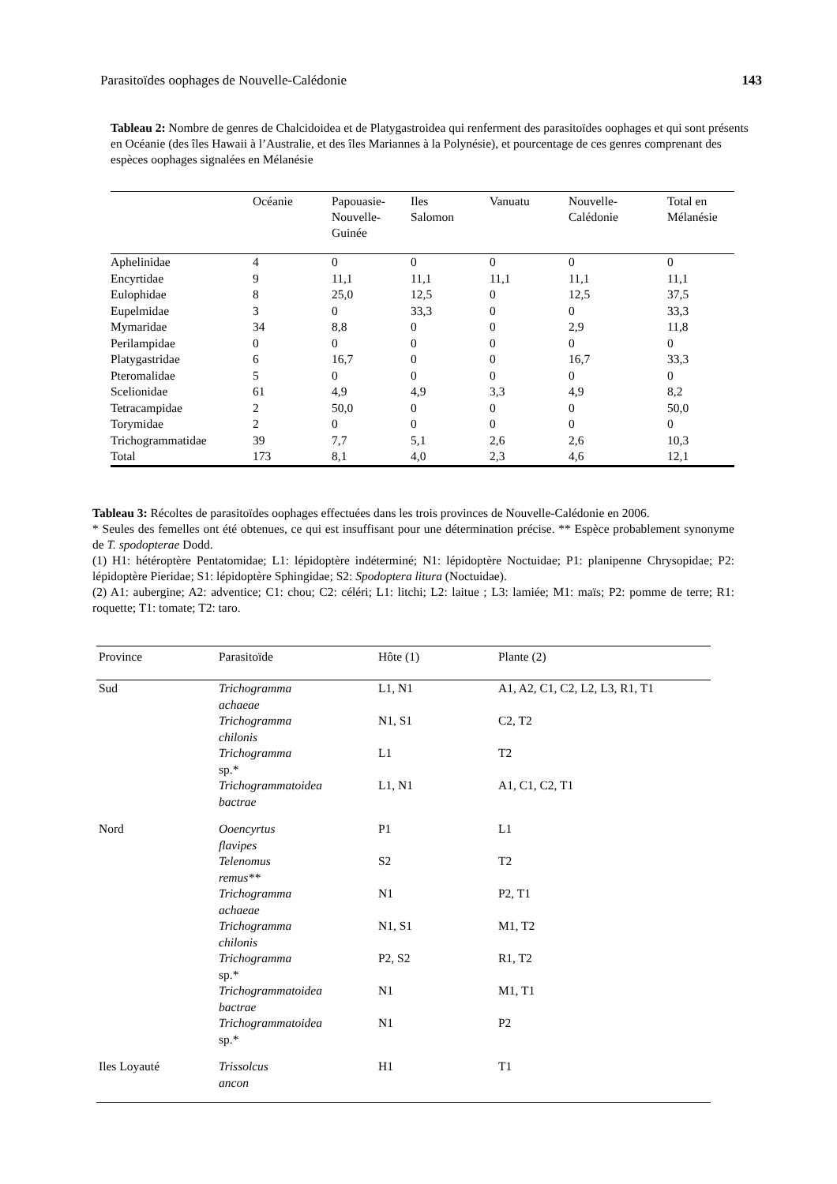Parasitoïdes oophages de Nouvelle-Calédonie 143
Tableau 2: Nombre de genres de Chalcidoidea et de Platygastroidea qui renferment des parasitoïdes oophages et qui sont présents en Océanie (des îles Hawaii à l’Australie, et des îles Mariannes à la Polynésie), et pourcentage de ces genres comprenant des espèces oophages signalées en Mélanésie
| | Océanie | Papouasie- Nouvelle- Guinée | Iles Salomon | Vanuatu | Nouvelle- Calédonie | Total en Mélanésie |
| --- | --- | --- | --- | --- | --- | --- |
| Aphelinidae | 4 | 0 | 0 | 0 | 0 | 0 |
| Encyrtidae | 9 | 11,1 | 11,1 | 11,1 | 11,1 | 11,1 |
| Eulophidae | 8 | 25,0 | 12,5 | 0 | 12,5 | 37,5 |
| Eupelmidae | 3 | 0 | 33,3 | 0 | 0 | 33,3 |
| Mymaridae | 34 | 8,8 | 0 | 0 | 2,9 | 11,8 |
| Perilampidae | 0 | 0 | 0 | 0 | 0 | 0 |
| Platygastridae | 6 | 16,7 | 0 | 0 | 16,7 | 33,3 |
| Pteromalidae | 5 | 0 | 0 | 0 | 0 | 0 |
| Scelionidae | 61 | 4,9 | 4,9 | 3,3 | 4,9 | 8,2 |
| Tetracampidae | 2 | 50,0 | 0 | 0 | 0 | 50,0 |
| Torymidae | 2 | 0 | 0 | 0 | 0 | 0 |
| Trichogrammatidae | 39 | 7,7 | 5,1 | 2,6 | 2,6 | 10,3 |
| Total | 173 | 8,1 | 4,0 | 2,3 | 4,6 | 12,1 |
Tableau 3: Récoltes de parasitoïdes oophages effectuées dans les trois provinces de Nouvelle-Calédonie en 2006.
* Seules des femelles ont été obtenues, ce qui est insuffisant pour une détermination précise. ** Espèce probablement synonyme de T. spodopterae Dodd.
(1) H1: hétéroptère Pentatomidae; L1: lépidoptère indéterminé; N1: lépidoptère Noctuidae; P1: planipenne Chrysopidae; P2: lépidoptère Pieridae; S1: lépidoptère Sphingidae; S2: Spodoptera litura (Noctuidae).
(2) A1: aubergine; A2: adventice; C1: chou; C2: céléri; L1: litchi; L2: laitue ; L3: lamiée; M1: maïs; P2: pomme de terre; R1: roquette; T1: tomate; T2: taro.
| Province | Parasitoïde | Hôte (1) | Plante (2) |
| --- | --- | --- | --- |
| Sud | Trichogramma achaeae | L1, N1 | A1, A2, C1, C2, L2, L3, R1, T1 |
| | Trichogramma chilonis | N1, S1 | C2, T2 |
| | Trichogramma sp.* | L1 | T2 |
| | Trichogrammatoidea bactrae | L1, N1 | A1, C1, C2, T1 |
| Nord | Ooencyrtus flavipes | P1 | L1 |
| | Telenomus remus** | S2 | T2 |
| | Trichogramma achaeae | N1 | P2, T1 |
| | Trichogramma chilonis | N1, S1 | M1, T2 |
| | Trichogramma sp.* | P2, S2 | R1, T2 |
| | Trichogrammatoidea bactrae | N1 | M1, T1 |
| | Trichogrammatoidea sp.* | N1 | P2 |
| Iles Loyauté | Trissolcus ancon | H1 | T1 |